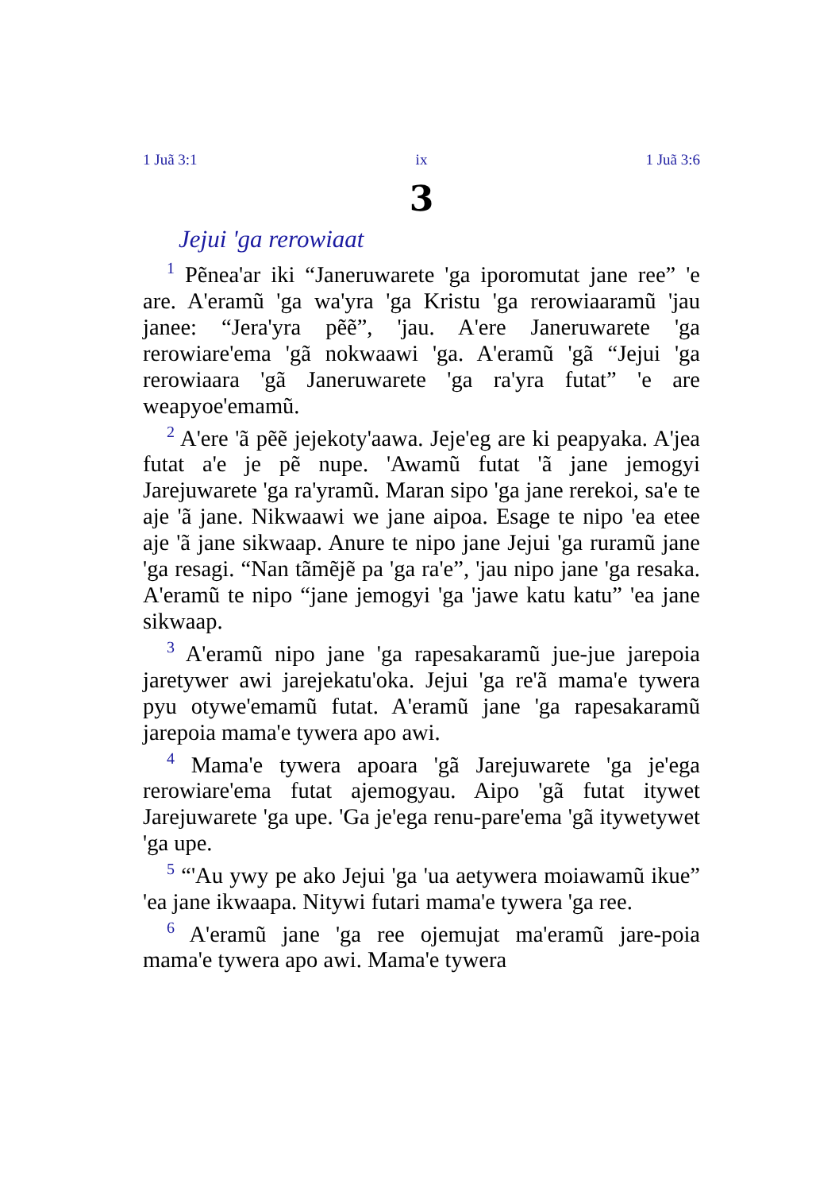1 Juã 3:1 ix 1 Juã 3:6
3
Jejui 'ga rerowiaat
<sup>1</sup> Pẽnea'ar iki “Janeruwarete 'ga iporomutat jane ree” 'e are. A'eramũ 'ga wa'yra 'ga Kristu 'ga rerowiaaramũ 'jau janee: “Jera'yra pẽẽ”, 'jau. A'ere Janeruwarete 'ga rerowiare'ema 'gã nokwaawi 'ga. A'eramũ 'gã “Jejui 'ga rerowiaara 'gã Janeruwarete 'ga ra'yra futat” 'e are weapyoe'emamũ.
<sup>2</sup> A'ere 'ã pẽẽ jejekoty'aawa. Jeje'eg are ki peapyaka. A'jea futat a'e je pẽ nupe. 'Awamũ futat 'ã jane jemogyi Jarejuwarete 'ga ra'yramũ. Maran sipo 'ga jane rerekoi, sa'e te aje 'ã jane. Nikwaawi we jane aipoa. Esage te nipo 'ea etee aje 'ã jane sikwaap. Anure te nipo jane Jejui 'ga ruramũ jane 'ga resagi. “Nan tãmẽjẽ pa 'ga ra'e”, 'jau nipo jane 'ga resaka. A'eramũ te nipo “jane jemogyi 'ga 'jawe katu katu” 'ea jane sikwaap.
<sup>3</sup> A'eramũ nipo jane 'ga rapesakaramũ jue-jue jarepoia jaretywer awi jarejekatu'oka. Jejui 'ga re'ã mama'e tywera pyu otywe'emamũ futat. A'eramũ jane 'ga rapesakaramũ jarepoia mama'e tywera apo awi.
<sup>4</sup> Mama'e tywera apoara 'gã Jarejuwarete 'ga je'ega rerowiare'ema futat ajemogyau. Aipo 'gã futat itywet Jarejuwarete 'ga upe. 'Ga je'ega renu-pare'ema 'gã itywetywet 'ga upe.
<sup>5</sup> “'Au ywy pe ako Jejui 'ga 'ua aetywera moiawamũ ikue” 'ea jane ikwaapa. Nitywi futari mama'e tywera 'ga ree.
<sup>6</sup> A'eramũ jane 'ga ree ojemujat ma'eramũ jare-poia mama'e tywera apo awi. Mama'e tywera